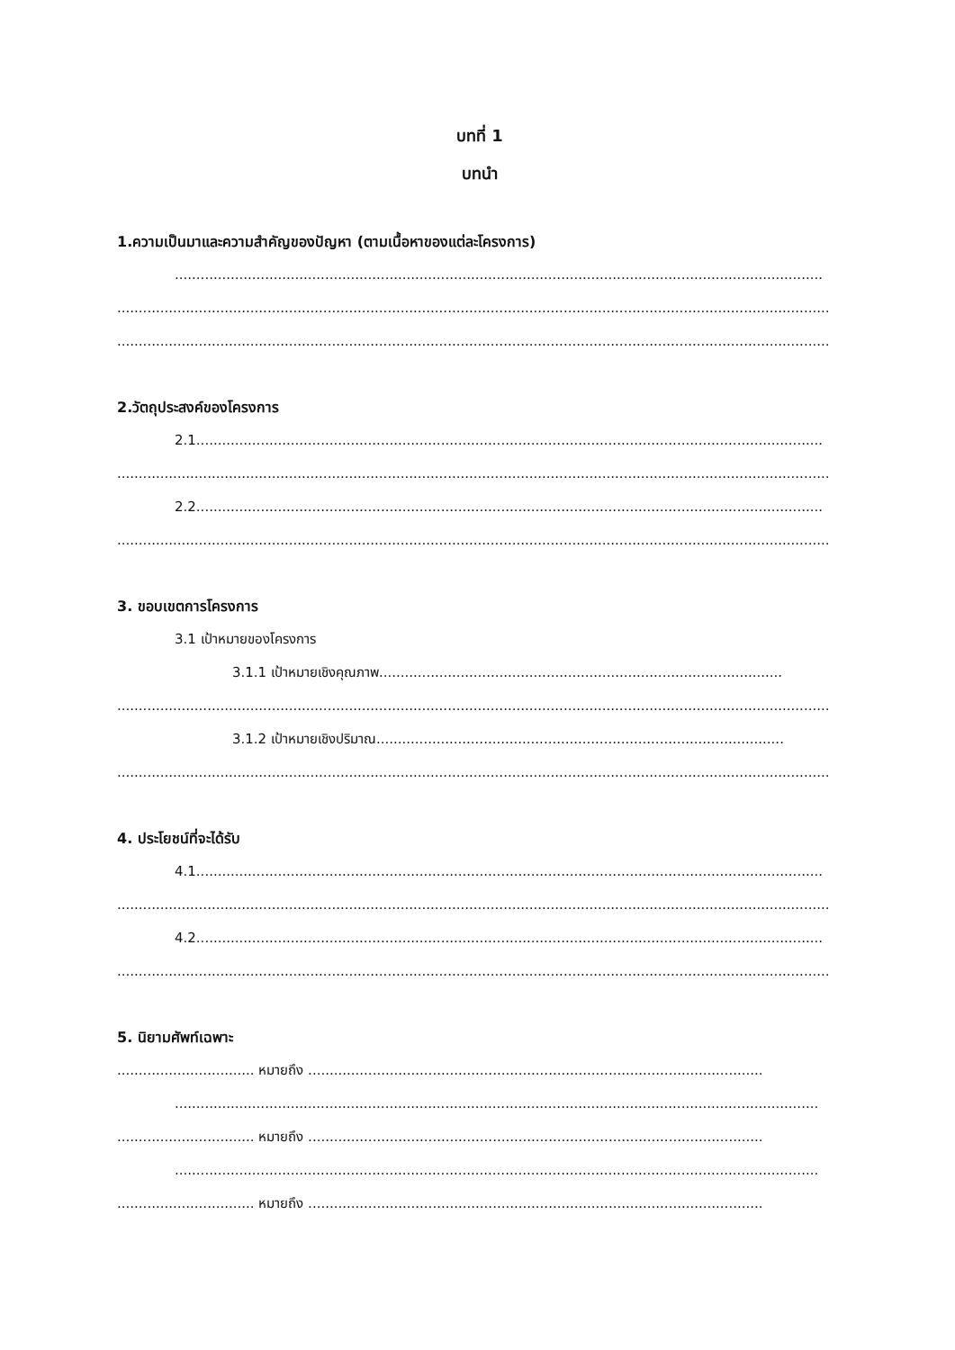บทที่ 1
บทนำ
1.ความเป็นมาและความสำคัญของปัญหา (ตามเนื้อหาของแต่ละโครงการ)
.......................................................................................................................................................
......................................................................................................................................................................
......................................................................................................................................................................
2.วัตถุประสงค์ของโครงการ
2.1..................................................................................................................................................
......................................................................................................................................................................
2.2..................................................................................................................................................
......................................................................................................................................................................
3. ขอบเขตการโครงการ
3.1 เป้าหมายของโครงการ
3.1.1 เป้าหมายเชิงคุณภาพ..............................................................................................
......................................................................................................................................................................
3.1.2 เป้าหมายเชิงปริมาณ...............................................................................................
......................................................................................................................................................................
4. ประโยชน์ที่จะได้รับ
4.1..................................................................................................................................................
......................................................................................................................................................................
4.2..................................................................................................................................................
......................................................................................................................................................................
5. นิยามศัพท์เฉพาะ
................................ หมายถึง ..........................................................................................................
......................................................................................................................................................
................................ หมายถึง ..........................................................................................................
......................................................................................................................................................
................................ หมายถึง ..........................................................................................................